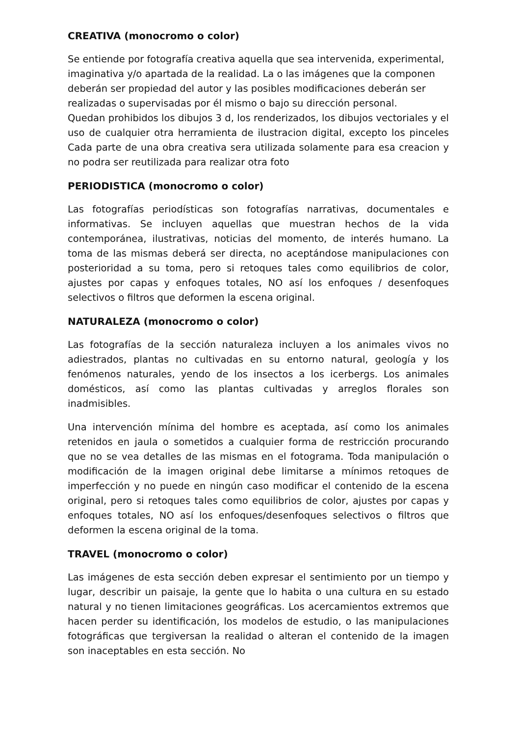CREATIVA (monocromo o color)
Se entiende por fotografía creativa aquella que sea intervenida, experimental, imaginativa y/o apartada de la realidad. La o las imágenes que la componen deberán ser propiedad del autor y las posibles modificaciones deberán ser realizadas o supervisadas por él mismo o bajo su dirección personal.
Quedan prohibidos los dibujos 3 d, los renderizados, los dibujos vectoriales y el uso de cualquier otra herramienta de ilustracion digital, excepto los pinceles Cada parte de una obra creativa sera utilizada solamente para esa creacion y no podra ser reutilizada para realizar otra foto
PERIODISTICA (monocromo o color)
Las fotografías periodísticas son fotografías narrativas, documentales e informativas. Se incluyen aquellas que muestran hechos de la vida contemporánea, ilustrativas, noticias del momento, de interés humano. La toma de las mismas deberá ser directa, no aceptándose manipulaciones con posterioridad a su toma, pero si retoques tales como equilibrios de color, ajustes por capas y enfoques totales, NO así los enfoques / desenfoques selectivos o filtros que deformen la escena original.
NATURALEZA (monocromo o color)
Las fotografías de la sección naturaleza incluyen a los animales vivos no adiestrados, plantas no cultivadas en su entorno natural, geología y los fenómenos naturales, yendo de los insectos a los icerbergs. Los animales domésticos, así como las plantas cultivadas y arreglos florales son inadmisibles.
Una intervención mínima del hombre es aceptada, así como los animales retenidos en jaula o sometidos a cualquier forma de restricción procurando que no se vea detalles de las mismas en el fotograma. Toda manipulación o modificación de la imagen original debe limitarse a mínimos retoques de imperfección y no puede en ningún caso modificar el contenido de la escena original, pero si retoques tales como equilibrios de color, ajustes por capas y enfoques totales, NO así los enfoques/desenfoques selectivos o filtros que deformen la escena original de la toma.
TRAVEL (monocromo o color)
Las imágenes de esta sección deben expresar el sentimiento por un tiempo y lugar, describir un paisaje, la gente que lo habita o una cultura en su estado natural y no tienen limitaciones geográficas. Los acercamientos extremos que hacen perder su identificación, los modelos de estudio, o las manipulaciones fotográficas que tergiversan la realidad o alteran el contenido de la imagen son inaceptables en esta sección. No